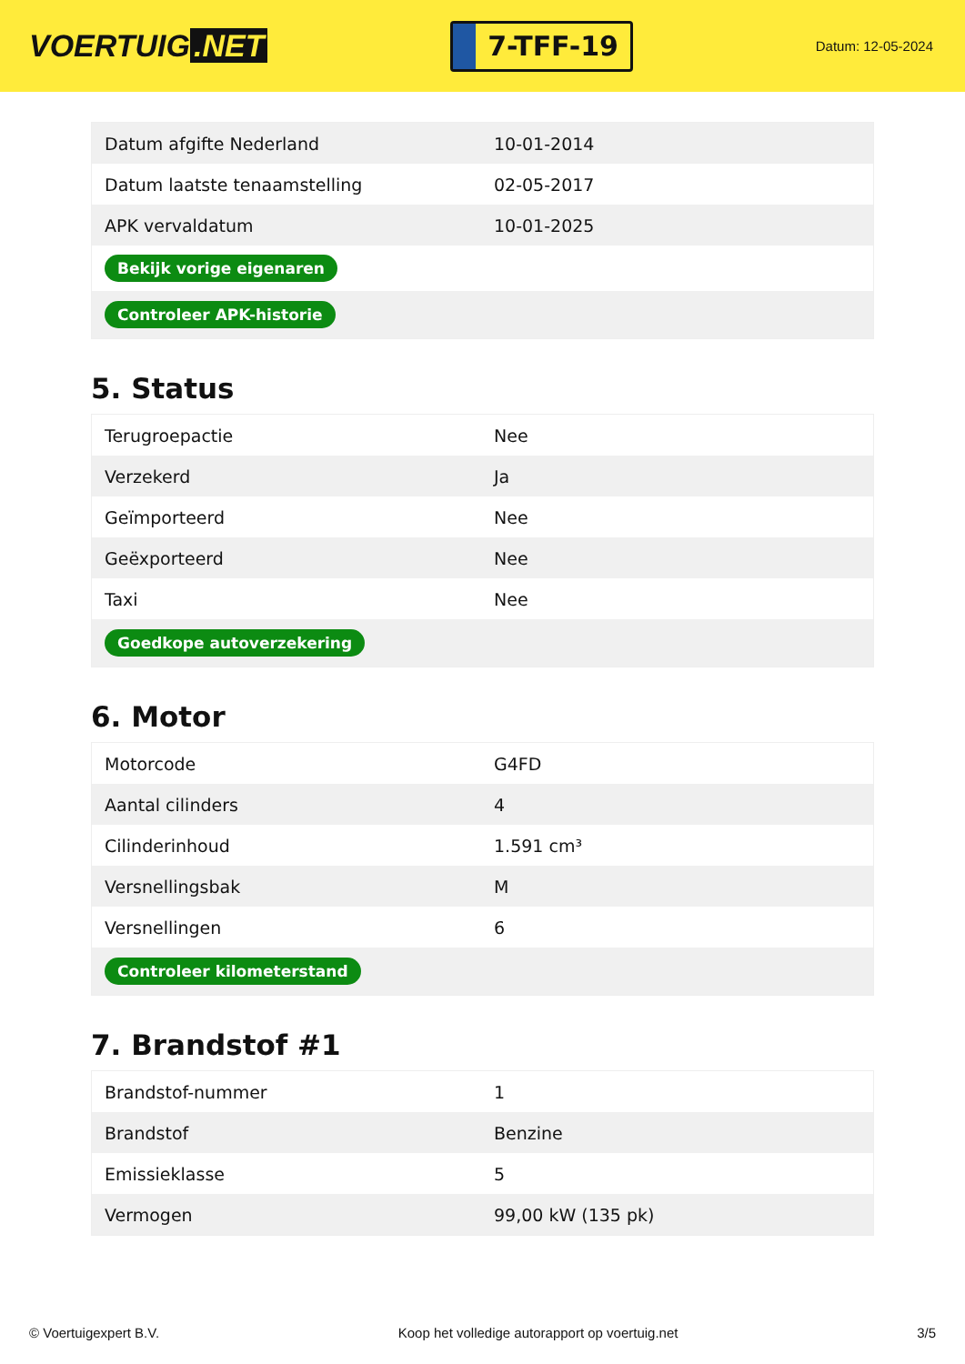VOERTUIG.NET
7-TFF-19
Datum: 12-05-2024
| Datum afgifte Nederland | 10-01-2014 |
| Datum laatste tenaamstelling | 02-05-2017 |
| APK vervaldatum | 10-01-2025 |
| Bekijk vorige eigenaren | |
| Controleer APK-historie | |
5. Status
| Terugroepactie | Nee |
| Verzekerd | Ja |
| Geïmporteerd | Nee |
| Geëxporteerd | Nee |
| Taxi | Nee |
| Goedkope autoverzekering | |
6. Motor
| Motorcode | G4FD |
| Aantal cilinders | 4 |
| Cilinderinhoud | 1.591 cm³ |
| Versnellingsbak | M |
| Versnellingen | 6 |
| Controleer kilometerstand | |
7. Brandstof #1
| Brandstof-nummer | 1 |
| Brandstof | Benzine |
| Emissieklasse | 5 |
| Vermogen | 99,00 kW (135 pk) |
© Voertuigexpert B.V. Koop het volledige autorapport op voertuig.net 3/5